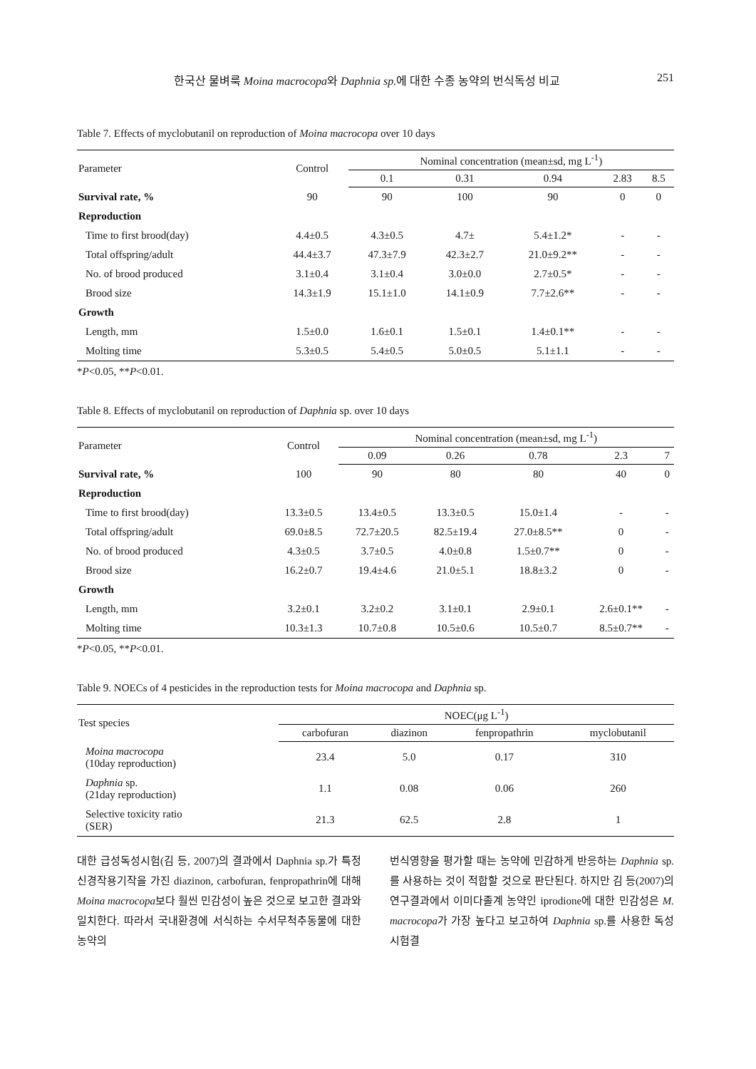한국산 물벼룩 Moina macrocopa와 Daphnia sp. 에 대한 수종 농약의 번식독성 비교 251
Table 7. Effects of myclobutanil on reproduction of Moina macrocopa over 10 days
| Parameter | Control | Nominal concentration (mean±sd, mg L<sup>-1</sup>) | | | | |
| --- | --- | --- | --- | --- | --- | --- |
| | | 0.1 | 0.31 | 0.94 | 2.83 | 8.5 |
| Survival rate, % | 90 | 90 | 100 | 90 | 0 | 0 |
| Reproduction | | | | | | |
| Time to first brood(day) | 4.4±0.5 | 4.3±0.5 | 4.7± | 5.4±1.2* | - | - |
| Total offspring/adult | 44.4±3.7 | 47.3±7.9 | 42.3±2.7 | 21.0±9.2** | - | - |
| No. of brood produced | 3.1±0.4 | 3.1±0.4 | 3.0±0.0 | 2.7±0.5* | - | - |
| Brood size | 14.3±1.9 | 15.1±1.0 | 14.1±0.9 | 7.7±2.6** | - | - |
| Growth | | | | | | |
| Length, mm | 1.5±0.0 | 1.6±0.1 | 1.5±0.1 | 1.4±0.1** | - | - |
| Molting time | 5.3±0.5 | 5.4±0.5 | 5.0±0.5 | 5.1±1.1 | - | - |
*P<0.05, **P<0.01.
Table 8. Effects of myclobutanil on reproduction of Daphnia sp. over 10 days
| Parameter | Control | Nominal concentration (mean±sd, mg L<sup>-1</sup>) | | | | |
| --- | --- | --- | --- | --- | --- | --- |
| | | 0.09 | 0.26 | 0.78 | 2.3 | 7 |
| Survival rate, % | 100 | 90 | 80 | 80 | 40 | 0 |
| Reproduction | | | | | | |
| Time to first brood(day) | 13.3±0.5 | 13.4±0.5 | 13.3±0.5 | 15.0±1.4 | - | - |
| Total offspring/adult | 69.0±8.5 | 72.7±20.5 | 82.5±19.4 | 27.0±8.5** | 0 | - |
| No. of brood produced | 4.3±0.5 | 3.7±0.5 | 4.0±0.8 | 1.5±0.7** | 0 | - |
| Brood size | 16.2±0.7 | 19.4±4.6 | 21.0±5.1 | 18.8±3.2 | 0 | - |
| Growth | | | | | | |
| Length, mm | 3.2±0.1 | 3.2±0.2 | 3.1±0.1 | 2.9±0.1 | 2.6±0.1** | - |
| Molting time | 10.3±1.3 | 10.7±0.8 | 10.5±0.6 | 10.5±0.7 | 8.5±0.7** | - |
*P<0.05, **P<0.01.
Table 9. NOECs of 4 pesticides in the reproduction tests for Moina macrocopa and Daphnia sp.
| Test species | NOEC(μg L<sup>-1</sup>) | | | |
| --- | --- | --- | --- | --- |
| | carbofuran | diazinon | fenpropathrin | myclobutanil |
| Moina macrocopa (10day reproduction) | 23.4 | 5.0 | 0.17 | 310 |
| Daphnia sp. (21day reproduction) | 1.1 | 0.08 | 0.06 | 260 |
| Selective toxicity ratio (SER) | 21.3 | 62.5 | 2.8 | 1 |
대한 급성독성시험(김 등, 2007)의 결과에서 Daphnia sp.가 특정 신경작용기작을 가진 diazinon, carbofuran, fenpropathrin에 대해 Moina macrocopa보다 훨씬 민감성이 높은 것으로 보고한 결과와 일치한다. 따라서 국내환경에 서식하는 수서무척추동물에 대한 농약의
번식영향을 평가할 때는 농약에 민감하게 반응하는 Daphnia sp.를 사용하는 것이 적합할 것으로 판단된다. 하지만 김 등(2007)의 연구결과에서 이미다졸계 농약인 iprodione에 대한 민감성은 M. macrocopa가 가장 높다고 보고하여 Daphnia sp.를 사용한 독성시험결